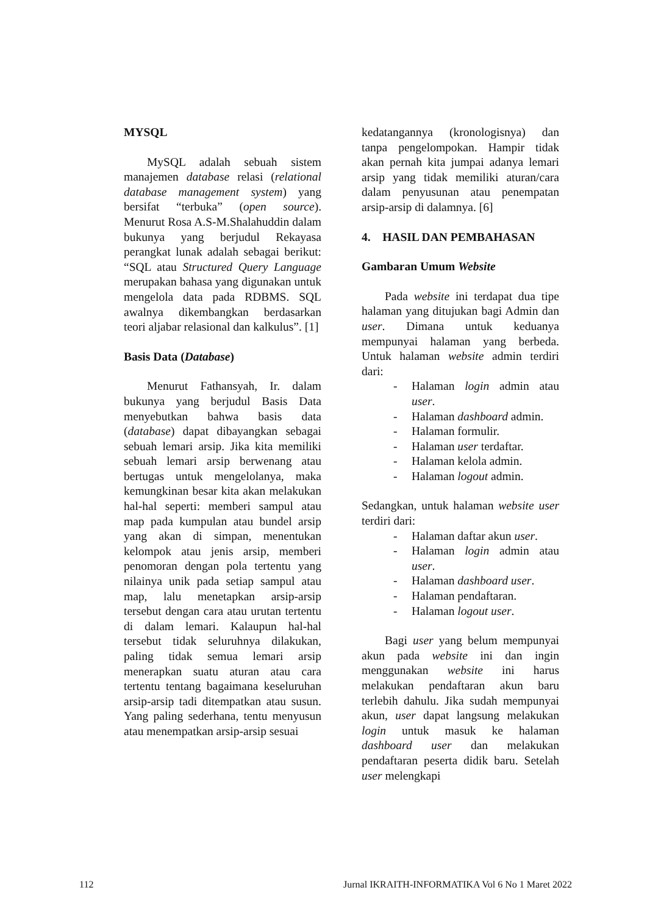MYSQL
MySQL adalah sebuah sistem manajemen database relasi (relational database management system) yang bersifat “terbuka” (open source). Menurut Rosa A.S-M.Shalahuddin dalam bukunya yang berjudul Rekayasa perangkat lunak adalah sebagai berikut: “SQL atau Structured Query Language merupakan bahasa yang digunakan untuk mengelola data pada RDBMS. SQL awalnya dikembangkan berdasarkan teori aljabar relasional dan kalkulus”. [1]
Basis Data (Database)
Menurut Fathansyah, Ir. dalam bukunya yang berjudul Basis Data menyebutkan bahwa basis data (database) dapat dibayangkan sebagai sebuah lemari arsip. Jika kita memiliki sebuah lemari arsip berwenang atau bertugas untuk mengelolanya, maka kemungkinan besar kita akan melakukan hal-hal seperti: memberi sampul atau map pada kumpulan atau bundel arsip yang akan di simpan, menentukan kelompok atau jenis arsip, memberi penomoran dengan pola tertentu yang nilainya unik pada setiap sampul atau map, lalu menetapkan arsip-arsip tersebut dengan cara atau urutan tertentu di dalam lemari. Kalaupun hal-hal tersebut tidak seluruhnya dilakukan, paling tidak semua lemari arsip menerapkan suatu aturan atau cara tertentu tentang bagaimana keseluruhan arsip-arsip tadi ditempatkan atau susun. Yang paling sederhana, tentu menyusun atau menempatkan arsip-arsip sesuai
kedatangannya (kronologisnya) dan tanpa pengelompokan. Hampir tidak akan pernah kita jumpai adanya lemari arsip yang tidak memiliki aturan/cara dalam penyusunan atau penempatan arsip-arsip di dalamnya. [6]
4. HASIL DAN PEMBAHASAN
Gambaran Umum Website
Pada website ini terdapat dua tipe halaman yang ditujukan bagi Admin dan user. Dimana untuk keduanya mempunyai halaman yang berbeda. Untuk halaman website admin terdiri dari:
- Halaman login admin atau user.
- Halaman dashboard admin.
- Halaman formulir.
- Halaman user terdaftar.
- Halaman kelola admin.
- Halaman logout admin.
Sedangkan, untuk halaman website user terdiri dari:
- Halaman daftar akun user.
- Halaman login admin atau user.
- Halaman dashboard user.
- Halaman pendaftaran.
- Halaman logout user.
Bagi user yang belum mempunyai akun pada website ini dan ingin menggunakan website ini harus melakukan pendaftaran akun baru terlebih dahulu. Jika sudah mempunyai akun, user dapat langsung melakukan login untuk masuk ke halaman dashboard user dan melakukan pendaftaran peserta didik baru. Setelah user melengkapi
112 Jurnal IKRAITH-INFORMATIKA Vol 6 No 1 Maret 2022